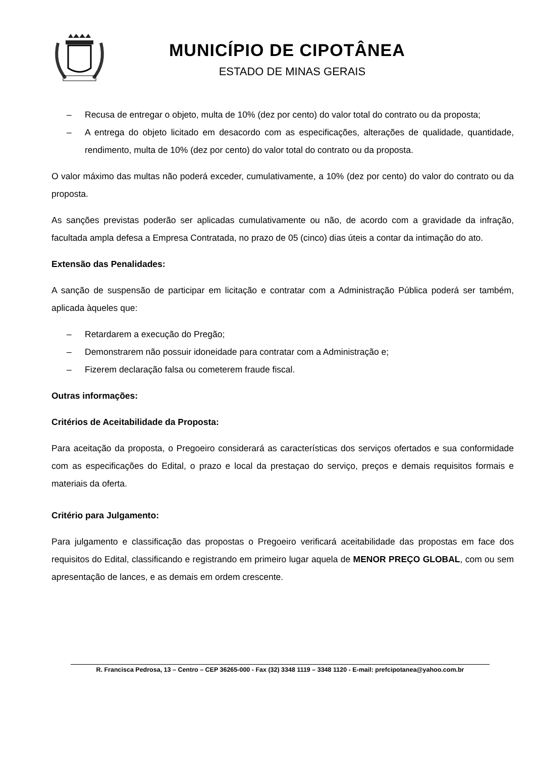MUNICÍPIO DE CIPOTÂNEA
ESTADO DE MINAS GERAIS
– Recusa de entregar o objeto, multa de 10% (dez por cento) do valor total do contrato ou da proposta;
– A entrega do objeto licitado em desacordo com as especificações, alterações de qualidade, quantidade, rendimento, multa de 10% (dez por cento) do valor total do contrato ou da proposta.
O valor máximo das multas não poderá exceder, cumulativamente, a 10% (dez por cento) do valor do contrato ou da proposta.
As sanções previstas poderão ser aplicadas cumulativamente ou não, de acordo com a gravidade da infração, facultada ampla defesa a Empresa Contratada, no prazo de 05 (cinco) dias úteis a contar da intimação do ato.
Extensão das Penalidades:
A sanção de suspensão de participar em licitação e contratar com a Administração Pública poderá ser também, aplicada àqueles que:
– Retardarem a execução do Pregão;
– Demonstrarem não possuir idoneidade para contratar com a Administração e;
– Fizerem declaração falsa ou cometerem fraude fiscal.
Outras informações:
Critérios de Aceitabilidade da Proposta:
Para aceitação da proposta, o Pregoeiro considerará as características dos serviços ofertados e sua conformidade com as especificações do Edital, o prazo e local da prestaçao do serviço, preços e demais requisitos formais e materiais da oferta.
Critério para Julgamento:
Para julgamento e classificação das propostas o Pregoeiro verificará aceitabilidade das propostas em face dos requisitos do Edital, classificando e registrando em primeiro lugar aquela de MENOR PREÇO GLOBAL, com ou sem apresentação de lances, e as demais em ordem crescente.
R. Francisca Pedrosa, 13 – Centro – CEP 36265-000 - Fax (32) 3348 1119 – 3348 1120 - E-mail: prefcipotanea@yahoo.com.br